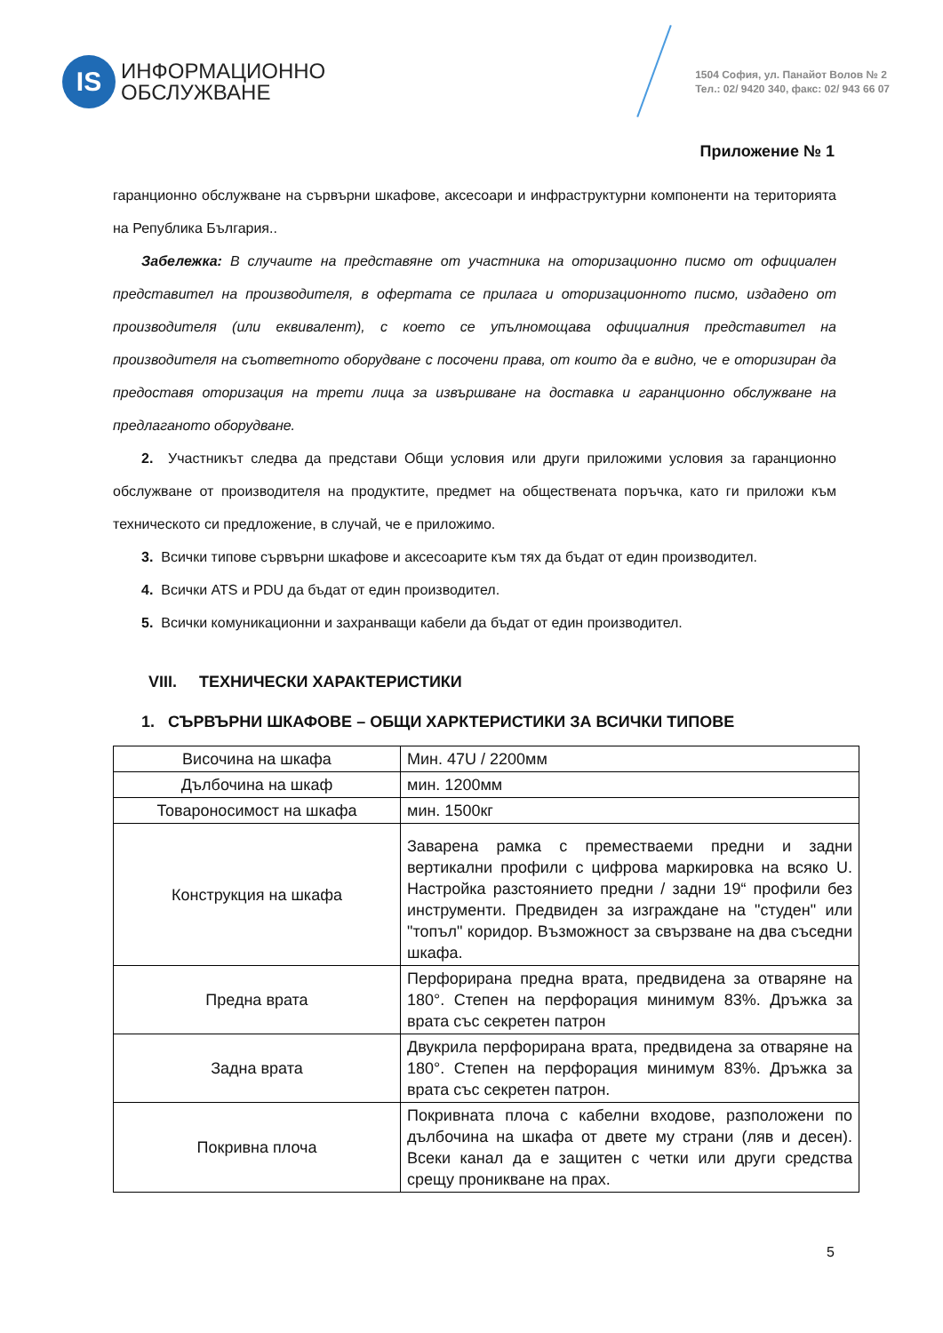IS
ИНФОРМАЦИОННО
ОБСЛУЖВАНЕ
1504 София, ул. Панайот Волов № 2
Тел.: 02/ 9420 340, факс: 02/ 943 66 07
Приложение № 1
гаранционно обслужване на сървърни шкафове, аксесоари и инфраструктурни компоненти на територията на Република България..
Забележка: В случаите на представяне от участника на оторизационно писмо от официален представител на производителя, в офертата се прилага и оторизационното писмо, издадено от производителя (или еквивалент), с което се упълномощава официалния представител на производителя на съответното оборудване с посочени права, от които да е видно, че е оторизиран да предоставя оторизация на трети лица за извършване на доставка и гаранционно обслужване на предлаганото оборудване.
2. Участникът следва да представи Общи условия или други приложими условия за гаранционно обслужване от производителя на продуктите, предмет на обществената поръчка, като ги приложи към техническото си предложение, в случай, че е приложимо.
3. Всички типове сървърни шкафове и аксесоарите към тях да бъдат от един производител.
4. Всички ATS и PDU да бъдат от един производител.
5. Всички комуникационни и захранващи кабели да бъдат от един производител.
VIII. ТЕХНИЧЕСКИ ХАРАКТЕРИСТИКИ
1. СЪРВЪРНИ ШКАФОВЕ – ОБЩИ ХАРКТЕРИСТИКИ ЗА ВСИЧКИ ТИПОВЕ
| Височина на шкафа | Мин. 47U / 2200мм |
| Дълбочина на шкаф | мин. 1200мм |
| Товароносимост на шкафа | мин. 1500кг |
| Конструкция на шкафа | Заварена рамка с преместваеми предни и задни вертикални профили с цифрова маркировка на всяко U. Настройка разстоянието предни / задни 19“ профили без инструменти. Предвиден за изграждане на "студен" или "топъл" коридор. Възможност за свързване на два съседни шкафа. |
| Предна врата | Перфорирана предна врата, предвидена за отваряне на 180°. Степен на перфорация минимум 83%. Дръжка за врата със секретен патрон |
| Задна врата | Двукрила перфорирана врата, предвидена за отваряне на 180°. Степен на перфорация минимум 83%. Дръжка за врата със секретен патрон. |
| Покривна плоча | Покривната плоча с кабелни входове, разположени по дълбочина на шкафа от двете му страни (ляв и десен). Всеки канал да е защитен с четки или други средства срещу проникване на прах. |
5